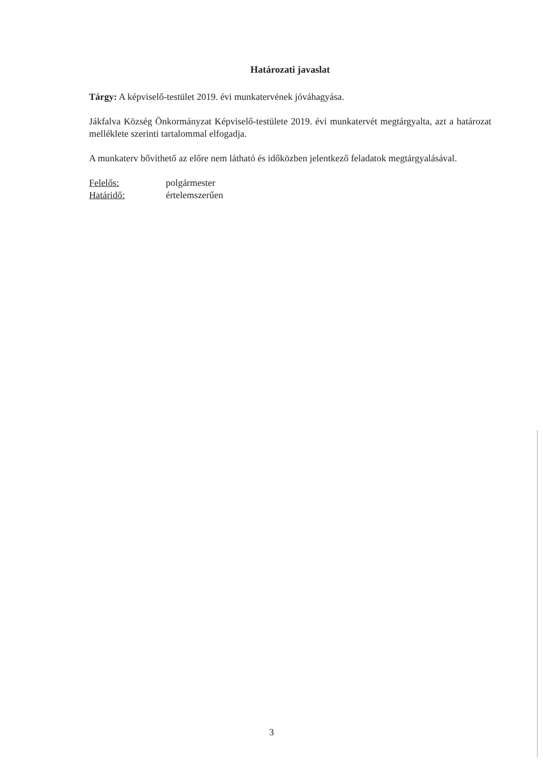Határozati javaslat
Tárgy: A képviselő-testület 2019. évi munkatervének jóváhagyása.
Jákfalva Község Önkormányzat Képviselő-testülete 2019. évi munkatervét megtárgyalta, azt a határozat melléklete szerinti tartalommal elfogadja.
A munkaterv bővíthető az előre nem látható és időközben jelentkező feladatok megtárgyalásával.
Felelős: polgármester
Határidő: értelemszerűen
3